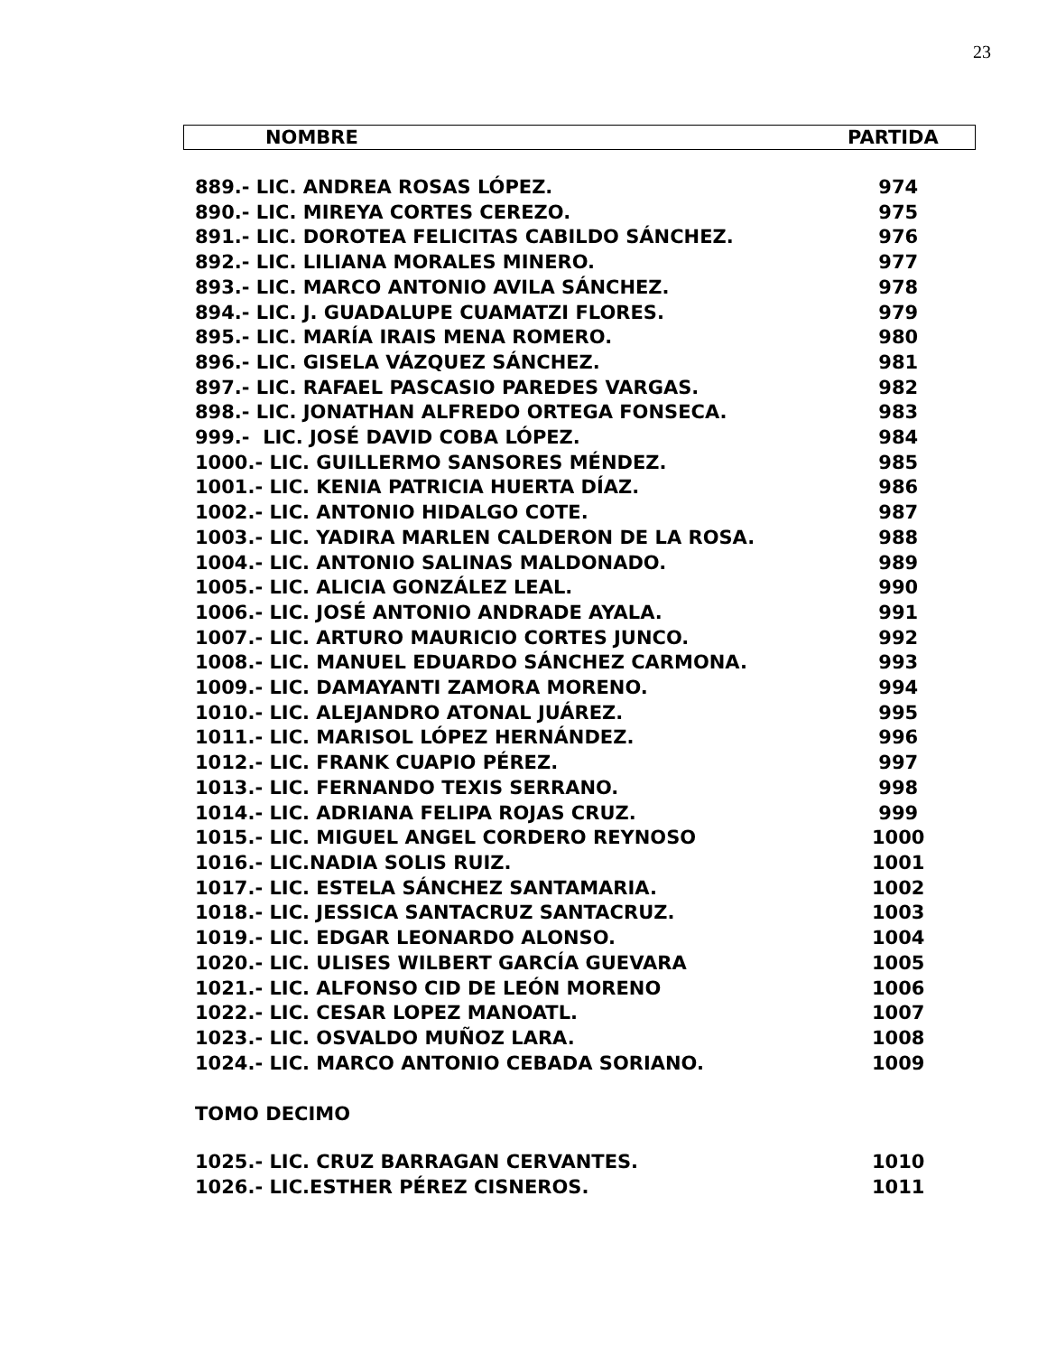23
NOMBRE PARTIDA
| 889.- LIC. ANDREA ROSAS LÓPEZ. | 974 |
| 890.- LIC. MIREYA CORTES CEREZO. | 975 |
| 891.- LIC. DOROTEA FELICITAS CABILDO SÁNCHEZ. | 976 |
| 892.- LIC. LILIANA MORALES MINERO. | 977 |
| 893.- LIC. MARCO ANTONIO AVILA SÁNCHEZ. | 978 |
| 894.- LIC. J. GUADALUPE CUAMATZI FLORES. | 979 |
| 895.- LIC. MARÍA IRAIS MENA ROMERO. | 980 |
| 896.- LIC. GISELA VÁZQUEZ SÁNCHEZ. | 981 |
| 897.- LIC. RAFAEL PASCASIO PAREDES VARGAS. | 982 |
| 898.- LIC. JONATHAN ALFREDO ORTEGA FONSECA. | 983 |
| 999.- LIC. JOSÉ DAVID COBA LÓPEZ. | 984 |
| 1000.- LIC. GUILLERMO SANSORES MÉNDEZ. | 985 |
| 1001.- LIC. KENIA PATRICIA HUERTA DÍAZ. | 986 |
| 1002.- LIC. ANTONIO HIDALGO COTE. | 987 |
| 1003.- LIC. YADIRA MARLEN CALDERON DE LA ROSA. | 988 |
| 1004.- LIC. ANTONIO SALINAS MALDONADO. | 989 |
| 1005.- LIC. ALICIA GONZÁLEZ LEAL. | 990 |
| 1006.- LIC. JOSÉ ANTONIO ANDRADE AYALA. | 991 |
| 1007.- LIC. ARTURO MAURICIO CORTES JUNCO. | 992 |
| 1008.- LIC. MANUEL EDUARDO SÁNCHEZ CARMONA. | 993 |
| 1009.- LIC. DAMAYANTI ZAMORA MORENO. | 994 |
| 1010.- LIC. ALEJANDRO ATONAL JUÁREZ. | 995 |
| 1011.- LIC. MARISOL LÓPEZ HERNÁNDEZ. | 996 |
| 1012.- LIC. FRANK CUAPIO PÉREZ. | 997 |
| 1013.- LIC. FERNANDO TEXIS SERRANO. | 998 |
| 1014.- LIC. ADRIANA FELIPA ROJAS CRUZ. | 999 |
| 1015.- LIC. MIGUEL ANGEL CORDERO REYNOSO | 1000 |
| 1016.- LIC.NADIA SOLIS RUIZ. | 1001 |
| 1017.- LIC. ESTELA SÁNCHEZ SANTAMARIA. | 1002 |
| 1018.- LIC. JESSICA SANTACRUZ SANTACRUZ. | 1003 |
| 1019.- LIC. EDGAR LEONARDO ALONSO. | 1004 |
| 1020.- LIC. ULISES WILBERT GARCÍA GUEVARA | 1005 |
| 1021.- LIC. ALFONSO CID DE LEÓN MORENO | 1006 |
| 1022.- LIC. CESAR LOPEZ MANOATL. | 1007 |
| 1023.- LIC. OSVALDO MUÑOZ LARA. | 1008 |
| 1024.- LIC. MARCO ANTONIO CEBADA SORIANO. | 1009 |
TOMO DECIMO
| 1025.- LIC. CRUZ BARRAGAN CERVANTES. | 1010 |
| 1026.- LIC.ESTHER PÉREZ CISNEROS. | 1011 |